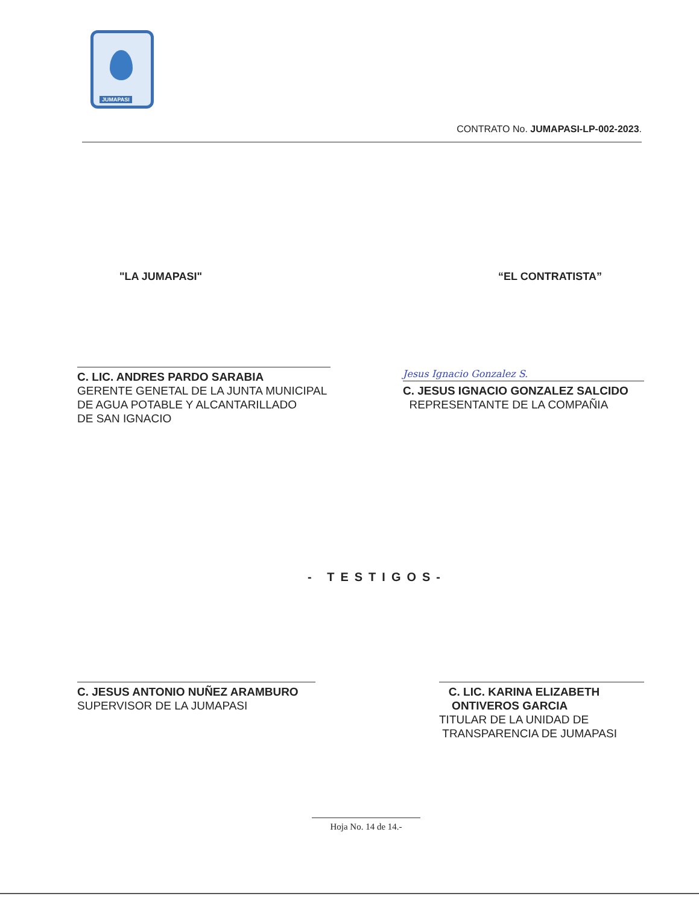JUMAPASI
CONTRATO No. JUMAPASI-LP-002-2023.
"LA JUMAPASI" “EL CONTRATISTA”
C. LIC. ANDRES PARDO SARABIA
GERENTE GENETAL DE LA JUNTA MUNICIPAL
DE AGUA POTABLE Y ALCANTARILLADO
DE SAN IGNACIO
Jesus Ignacio Gonzalez S.
C. JESUS IGNACIO GONZALEZ SALCIDO
REPRESENTANTE DE LA COMPAÑIA
- TESTIGOS-
C. JESUS ANTONIO NUÑEZ ARAMBURO
SUPERVISOR DE LA JUMAPASI
C. LIC. KARINA ELIZABETH
ONTIVEROS GARCIA
TITULAR DE LA UNIDAD DE
TRANSPARENCIA DE JUMAPASI
Hoja No. 14 de 14.-